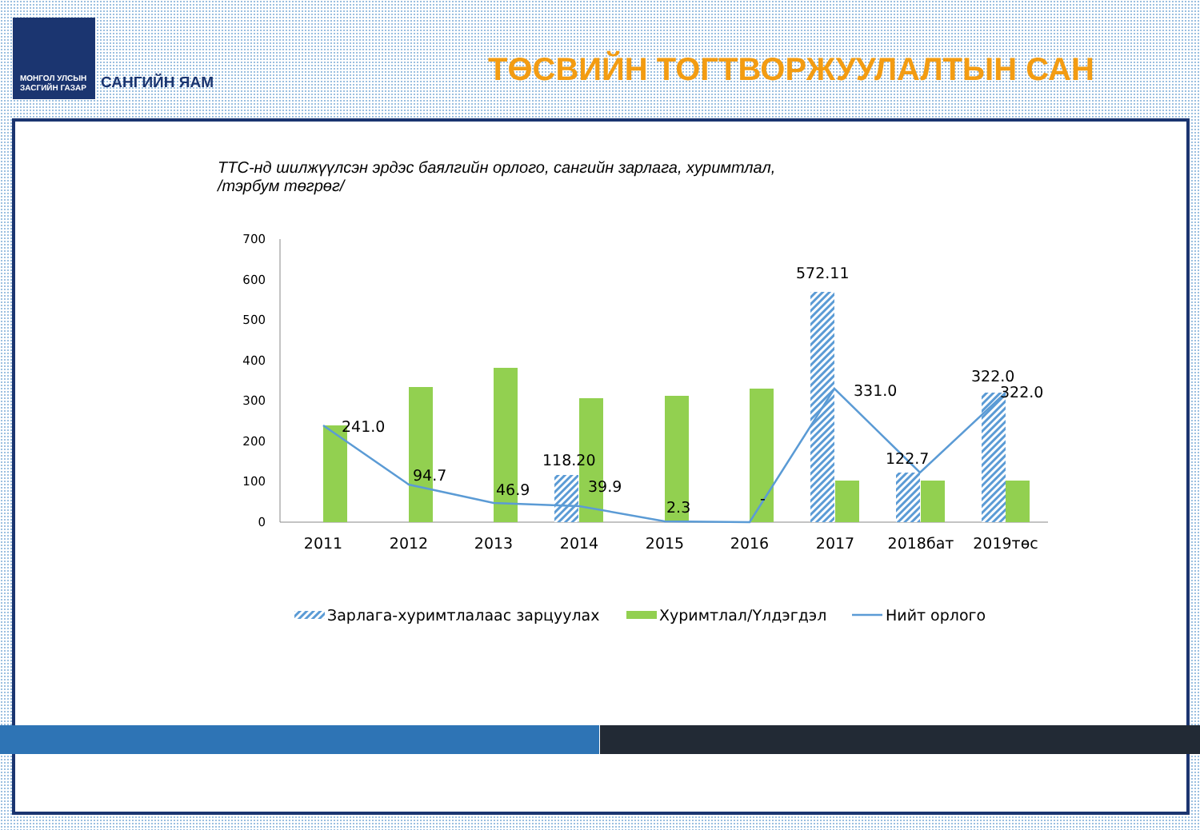МОНГОЛ УЛСЫН
ЗАСГИЙН ГАЗАР
САНГИЙН ЯАМ ТӨСВИЙН ТОГТВОРЖУУЛАЛТЫН САН
ТТС-нд шилжүүлсэн эрдэс баялгийн орлого, сангийн зарлага, хуримтлал,
/тэрбум төгрөг/
700
600
500
400
300
200
100
0
241.0
94.7
46.9
118.20
39.9
2.3
-
572.11
331.0
122.7
322.0
322.0
2011
2012
2013
2014
2015
2016
2017
2018бат
2019төс
Зарлага-хуримтлалаас зарцуулах
Хуримтлал/Үлдэгдэл
Нийт орлого